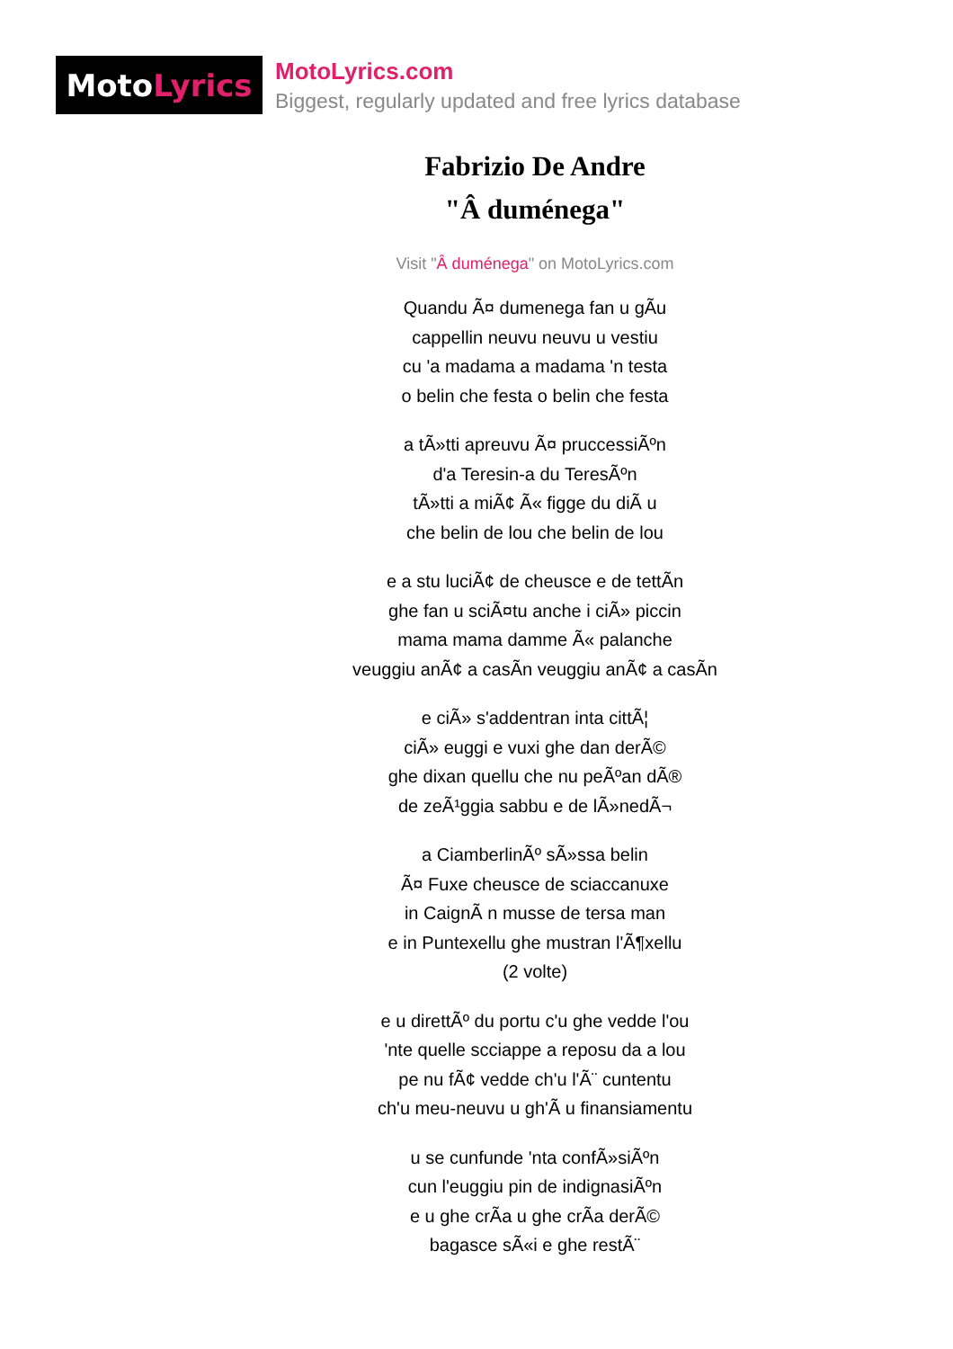Moto Lyrics
MotoLyrics.com
Biggest, regularly updated and free lyrics database
Fabrizio De Andre
"Â duménega"
Visit "Â duménega" on MotoLyrics.com
Quandu Ã¤ dumenega fan u gÃu
cappellin neuvu neuvu u vestiu
cu 'a madama a madama 'n testa
o belin che festa o belin che festa
a tÃ»tti apreuvu Ã¤ pruccessiÃºn
d'a Teresin-a du TeresÃºn
tÃ»tti a miÃ¢ Ã« figge du diÃ u
che belin de lou che belin de lou
e a stu luciÃ¢ de cheusce e de tettÃn
ghe fan u sciÃ¤tu anche i ciÃ» piccin
mama mama damme Ã« palanche
veuggiu anÃ¢ a casÃn veuggiu anÃ¢ a casÃn
e ciÃ» s'addentran inta cittÃ¦
ciÃ» euggi e vuxi ghe dan derÃ©
ghe dixan quellu che nu peÃºan dÃ®
de zeÃ¹ggia sabbu e de lÃ»nedÃ¬
a CiamberlinÃº sÃ»ssa belin
Ã¤ Fuxe cheusce de sciaccanuxe
in CaignÃ n musse de tersa man
e in Puntexellu ghe mustran l'Ã¶xellu
(2 volte)
e u direttÃº du portu c'u ghe vedde l'ou
'nte quelle scciappe a reposu da a lou
pe nu fÃ¢ vedde ch'u l'Ã¨ cuntentu
ch'u meu-neuvu u gh'Ã u finansiamentu
u se cunfunde 'nta confÃ»siÃºn
cun l'euggiu pin de indignasiÃºn
e u ghe crÃa u ghe crÃa derÃ©
bagasce sÃ«i e ghe restÃ¨